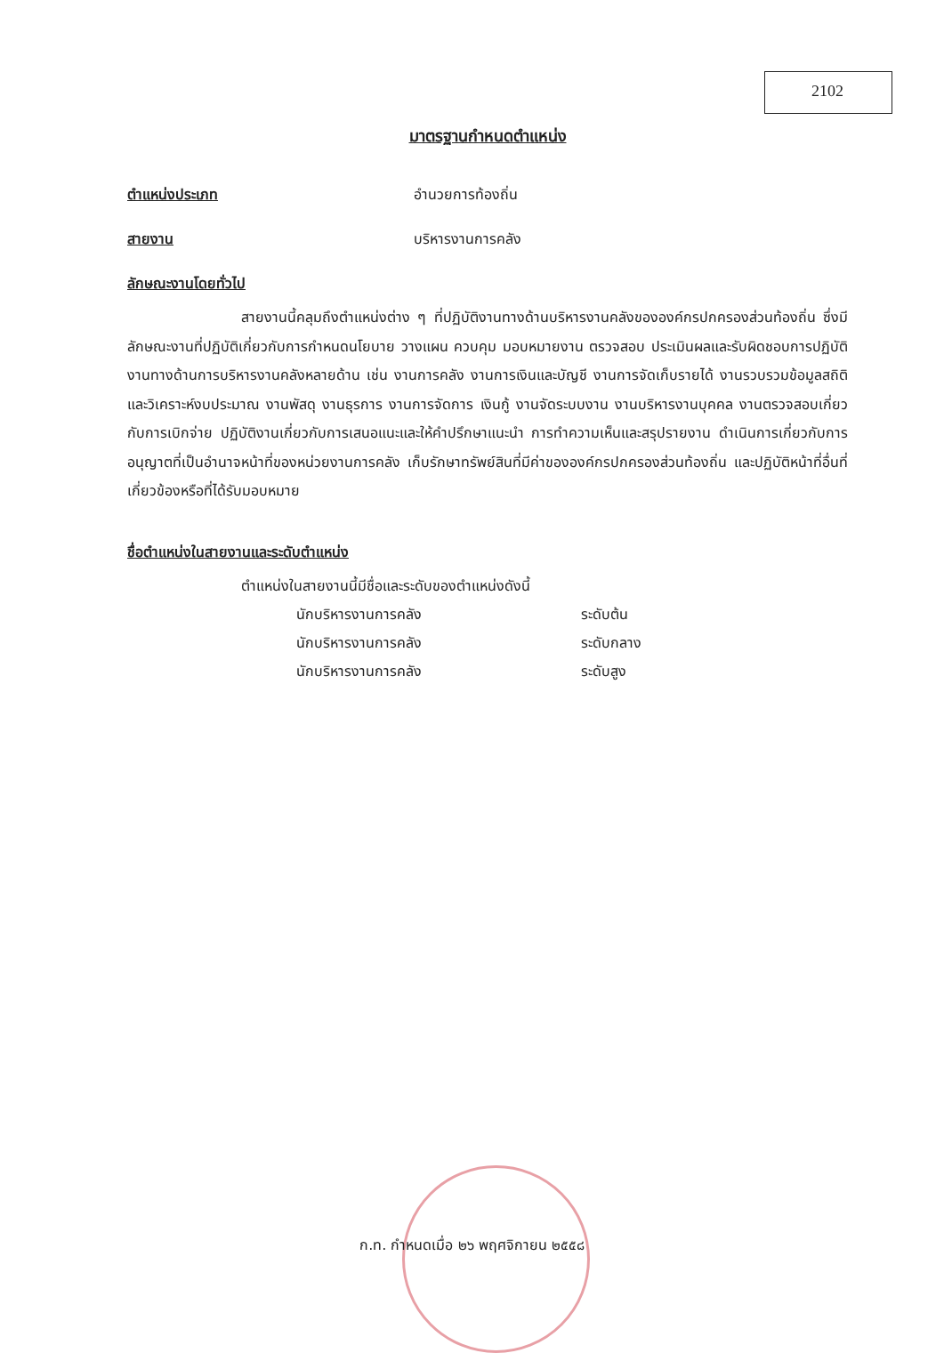2102
มาตรฐานกำหนดตำแหน่ง
ตำแหน่งประเภท อำนวยการท้องถิ่น
สายงาน บริหารงานการคลัง
ลักษณะงานโดยทั่วไป
สายงานนี้คลุมถึงตำแหน่งต่าง ๆ ที่ปฏิบัติงานทางด้านบริหารงานคลังขององค์กรปกครองส่วนท้องถิ่น ซึ่งมีลักษณะงานที่ปฏิบัติเกี่ยวกับการกำหนดนโยบาย วางแผน ควบคุม มอบหมายงาน ตรวจสอบ ประเมินผลและรับผิดชอบการปฏิบัติงานทางด้านการบริหารงานคลังหลายด้าน เช่น งานการคลัง งานการเงินและบัญชี งานการจัดเก็บรายได้ งานรวบรวมข้อมูลสถิติและวิเคราะห์งบประมาณ งานพัสดุ งานธุรการ งานการจัดการ เงินกู้ งานจัดระบบงาน งานบริหารงานบุคคล งานตรวจสอบเกี่ยวกับการเบิกจ่าย ปฏิบัติงานเกี่ยวกับการเสนอแนะและให้คำปรึกษาแนะนำ การทำความเห็นและสรุปรายงาน ดำเนินการเกี่ยวกับการอนุญาตที่เป็นอำนาจหน้าที่ของหน่วยงานการคลัง เก็บรักษาทรัพย์สินที่มีค่าขององค์กรปกครองส่วนท้องถิ่น และปฏิบัติหน้าที่อื่นที่เกี่ยวข้องหรือที่ได้รับมอบหมาย
ชื่อตำแหน่งในสายงานและระดับตำแหน่ง
ตำแหน่งในสายงานนี้มีชื่อและระดับของตำแหน่งดังนี้
| นักบริหารงานการคลัง | ระดับต้น |
| นักบริหารงานการคลัง | ระดับกลาง |
| นักบริหารงานการคลัง | ระดับสูง |
ก.ท. กำหนดเมื่อ ๒๖ พฤศจิกายน ๒๕๕๘